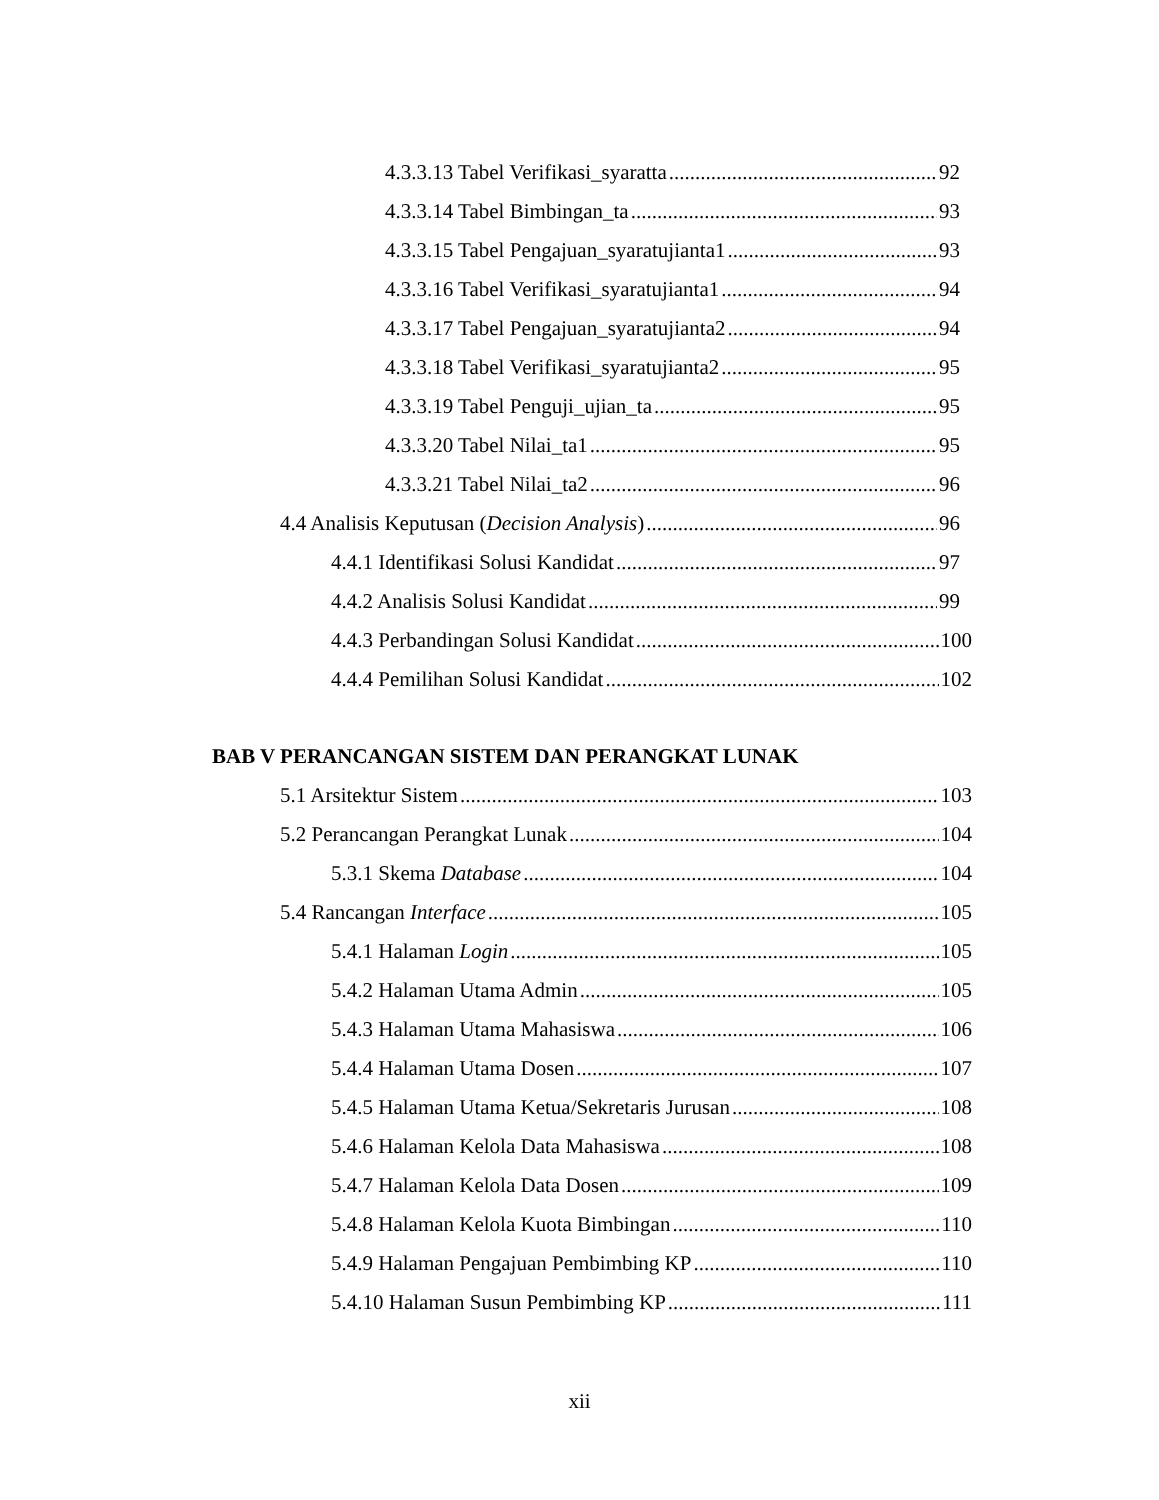4.3.3.13 Tabel Verifikasi_syaratta 92
4.3.3.14 Tabel Bimbingan_ta 93
4.3.3.15 Tabel Pengajuan_syaratujianta1 93
4.3.3.16 Tabel Verifikasi_syaratujianta1 94
4.3.3.17 Tabel Pengajuan_syaratujianta2 94
4.3.3.18 Tabel Verifikasi_syaratujianta2 95
4.3.3.19 Tabel Penguji_ujian_ta 95
4.3.3.20 Tabel Nilai_ta1 95
4.3.3.21 Tabel Nilai_ta2 96
4.4 Analisis Keputusan (Decision Analysis) 96
4.4.1 Identifikasi Solusi Kandidat 97
4.4.2 Analisis Solusi Kandidat 99
4.4.3 Perbandingan Solusi Kandidat 100
4.4.4 Pemilihan Solusi Kandidat 102
BAB V PERANCANGAN SISTEM DAN PERANGKAT LUNAK
5.1 Arsitektur Sistem 103
5.2 Perancangan Perangkat Lunak 104
5.3.1 Skema Database 104
5.4 Rancangan Interface 105
5.4.1 Halaman Login 105
5.4.2 Halaman Utama Admin 105
5.4.3 Halaman Utama Mahasiswa 106
5.4.4 Halaman Utama Dosen 107
5.4.5 Halaman Utama Ketua/Sekretaris Jurusan 108
5.4.6 Halaman Kelola Data Mahasiswa 108
5.4.7 Halaman Kelola Data Dosen 109
5.4.8 Halaman Kelola Kuota Bimbingan 110
5.4.9 Halaman Pengajuan Pembimbing KP 110
5.4.10 Halaman Susun Pembimbing KP 111
xii